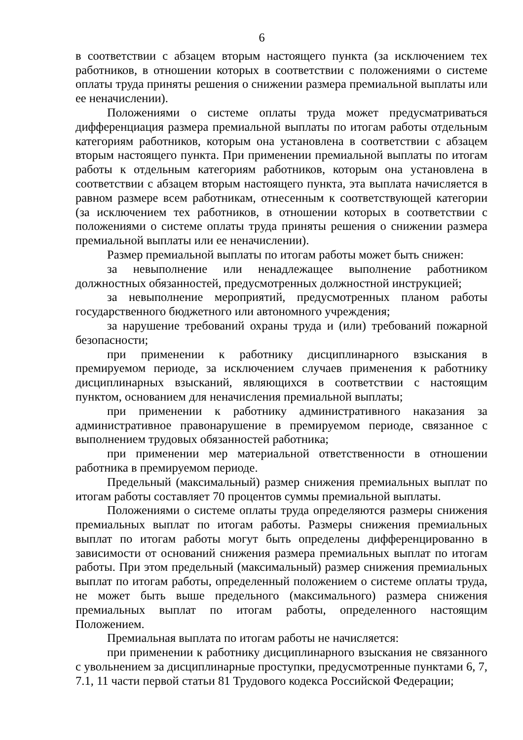6
в соответствии с абзацем вторым настоящего пункта (за исключением тех работников, в отношении которых в соответствии с положениями о системе оплаты труда приняты решения о снижении размера премиальной выплаты или ее неначислении).
Положениями о системе оплаты труда может предусматриваться дифференциация размера премиальной выплаты по итогам работы отдельным категориям работников, которым она установлена в соответствии с абзацем вторым настоящего пункта. При применении премиальной выплаты по итогам работы к отдельным категориям работников, которым она установлена в соответствии с абзацем вторым настоящего пункта, эта выплата начисляется в равном размере всем работникам, отнесенным к соответствующей категории (за исключением тех работников, в отношении которых в соответствии с положениями о системе оплаты труда приняты решения о снижении размера премиальной выплаты или ее неначислении).
Размер премиальной выплаты по итогам работы может быть снижен:
за невыполнение или ненадлежащее выполнение работником должностных обязанностей, предусмотренных должностной инструкцией;
за невыполнение мероприятий, предусмотренных планом работы государственного бюджетного или автономного учреждения;
за нарушение требований охраны труда и (или) требований пожарной безопасности;
при применении к работнику дисциплинарного взыскания в премируемом периоде, за исключением случаев применения к работнику дисциплинарных взысканий, являющихся в соответствии с настоящим пунктом, основанием для неначисления премиальной выплаты;
при применении к работнику административного наказания за административное правонарушение в премируемом периоде, связанное с выполнением трудовых обязанностей работника;
при применении мер материальной ответственности в отношении работника в премируемом периоде.
Предельный (максимальный) размер снижения премиальных выплат по итогам работы составляет 70 процентов суммы премиальной выплаты.
Положениями о системе оплаты труда определяются размеры снижения премиальных выплат по итогам работы. Размеры снижения премиальных выплат по итогам работы могут быть определены дифференцированно в зависимости от оснований снижения размера премиальных выплат по итогам работы. При этом предельный (максимальный) размер снижения премиальных выплат по итогам работы, определенный положением о системе оплаты труда, не может быть выше предельного (максимального) размера снижения премиальных выплат по итогам работы, определенного настоящим Положением.
Премиальная выплата по итогам работы не начисляется:
при применении к работнику дисциплинарного взыскания не связанного с увольнением за дисциплинарные проступки, предусмотренные пунктами 6, 7, 7.1, 11 части первой статьи 81 Трудового кодекса Российской Федерации;